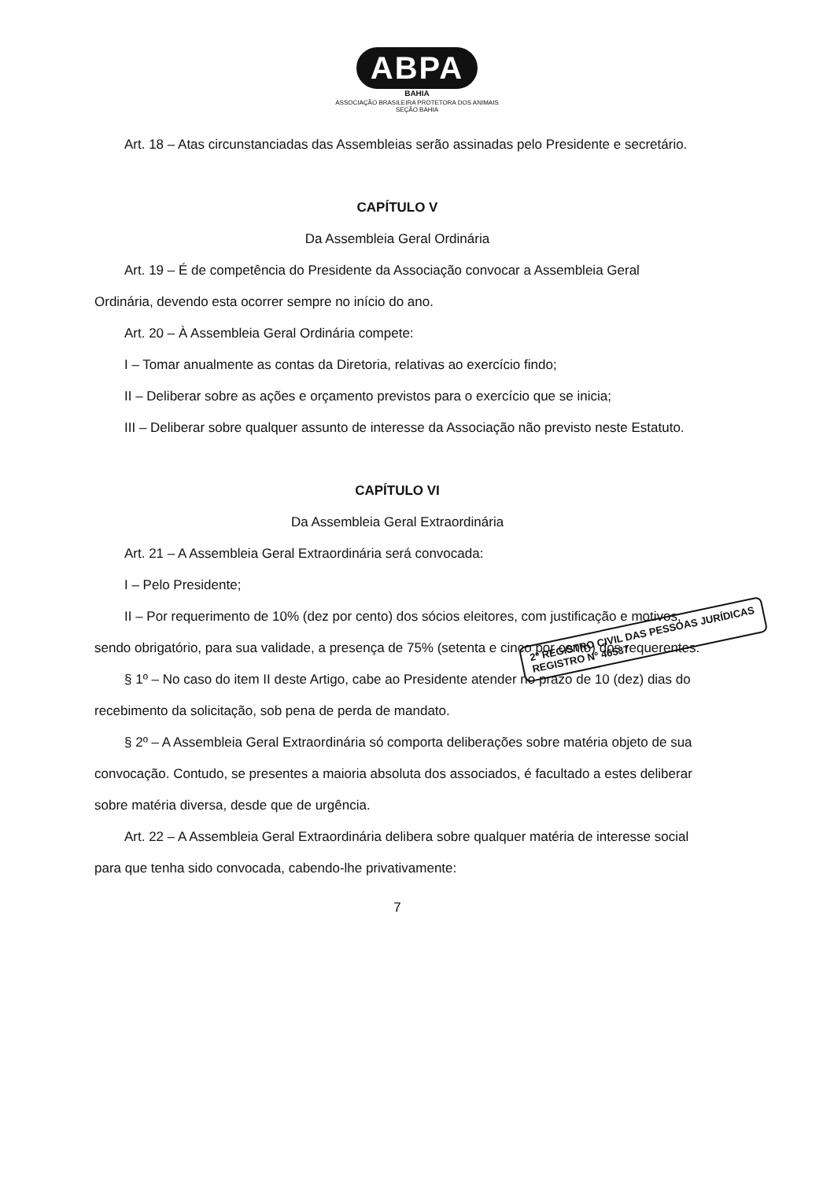ABPA
BAHIA
ASSOCIAÇÃO BRASILEIRA PROTETORA DOS ANIMAIS
SEÇÃO BAHIA
Art. 18 – Atas circunstanciadas das Assembleias serão assinadas pelo Presidente e secretário.
CAPÍTULO V
Da Assembleia Geral Ordinária
Art. 19 – É de competência do Presidente da Associação convocar a Assembleia Geral Ordinária, devendo esta ocorrer sempre no início do ano.
Art. 20 – À Assembleia Geral Ordinária compete:
I – Tomar anualmente as contas da Diretoria, relativas ao exercício findo;
II – Deliberar sobre as ações e orçamento previstos para o exercício que se inicia;
III – Deliberar sobre qualquer assunto de interesse da Associação não previsto neste Estatuto.
CAPÍTULO VI
Da Assembleia Geral Extraordinária
Art. 21 – A Assembleia Geral Extraordinária será convocada:
I – Pelo Presidente;
II – Por requerimento de 10% (dez por cento) dos sócios eleitores, com justificação e motivos, sendo obrigatório, para sua validade, a presença de 75% (setenta e cinco por cento) dos requerentes.
§ 1º – No caso do item II deste Artigo, cabe ao Presidente atender no prazo de 10 (dez) dias do recebimento da solicitação, sob pena de perda de mandato.
§ 2º – A Assembleia Geral Extraordinária só comporta deliberações sobre matéria objeto de sua convocação. Contudo, se presentes a maioria absoluta dos associados, é facultado a estes deliberar sobre matéria diversa, desde que de urgência.
Art. 22 – A Assembleia Geral Extraordinária delibera sobre qualquer matéria de interesse social para que tenha sido convocada, cabendo-lhe privativamente:
7
2º REGISTRO CIVIL DAS PESSOAS JURÍDICAS
REGISTRO Nº 46537